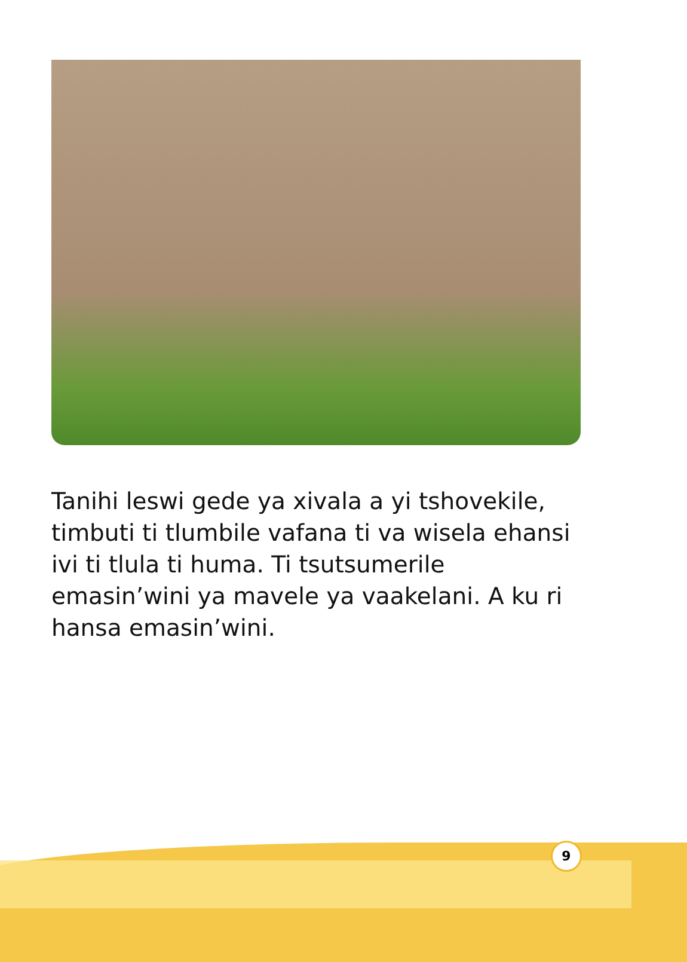Tanihi leswi gede ya xivala a yi tshovekile, timbuti ti tlumbile vafana ti va wisela ehansi ivi ti tlula ti huma. Ti tsutsumerile emasin’wini ya mavele ya vaakelani. A ku ri hansa emasin’wini.
9